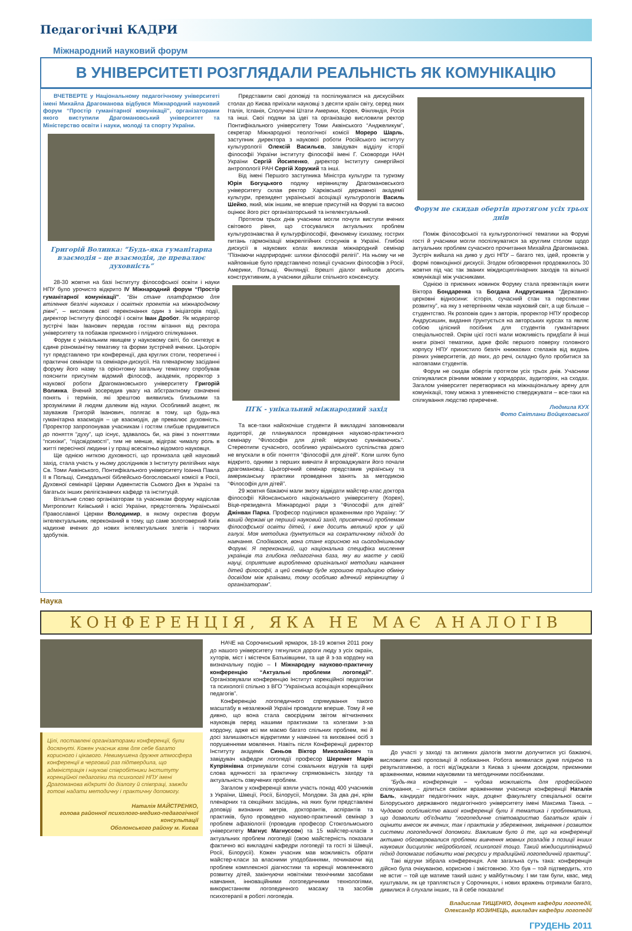Педагогічні КАДРИ
Міжнародний науковий форум
В УНІВЕРСИТЕТІ РОЗГЛЯДАЛИ РЕАЛЬНІСТЬ ЯК КОМУНІКАЦІЮ
ВЧЕТВЕРТЕ у Національному педагогічному університеті імені Михайла Драгоманова відбувся Міжнародний науковий форум “Простір гуманітарної комунікації”, організаторами якого виступили Драгомановський університет та Міністерство освіти і науки, молоді та спорту України.
Григорій Волинка: “Будь-яка гуманітарна взаємодія – це взаємодія, де превалює духовність”
28-30 жовтня на базі Інституту філософської освіти і науки НПУ було урочисто відкрито IV Міжнародний форум “Простір гуманітарної комунікації”. “Він стане платформою для втілення безлічі наукових і освітніх проектів на міжнародному рівні”, – висловив свої переконання один з ініціаторів події, директор Інституту філософії і освіти Іван Дробот. Як модератор зустрічі Іван Іванович передав гостям вітання від ректора університету та побажав приємного і плідного спілкування.
Форум є унікальним явищем у науковому світі, бо синтезує в єдине різноманітну тематику та форми зустрічей вчених. Цьогоріч тут представлено три конференції, два круглих столи, теоретичні і практичні семінари та семінари-дискусії. На пленарному засіданні форуму його назву та орієнтовну загальну тематику спробував пояснити присутнім відомий філософ, академік, проректор з наукової роботи Драгомановського університету Григорій Волинка. Вчений зосередив увагу на абстрактному означенні понять і термінів, які зрештою виявились близькими та зрозумілими й людям далеким від науки. Особливий акцент, як зауважив Григорій Іванович, полягає в тому, що будь-яка гуманітарна взаємодія – це взаємодія, де превалює духовність. Проректор запропонував учасникам і гостям глибше придивитися до поняття “духу”, що існує, здавалось би, на рівні з поняттями “психіки”, “підсвідомості”, тим не менше, відіграє чималу роль в житті пересічної людини і у праці всесвітньо відомого науковця.
Ще однією ниткою духовності, що пронизала цей науковий захід, стала участь у ньому дослідників з Інституту релігійних наук Св. Томи Аквінського, Понтифікального університету Іоанна Павла ІІ в Польщі, Синодальної біблейсько-богословської комісії в Росії, Духовної семінарії Церкви Адвентистів Сьомого Дня в Україні та багатьох інших релігієзнавчих кафедр та інституцій.
Вітальне слово організаторам та учасникам форуму надіслав Митрополит Київський і всієї України, предстоятель Української Православної Церкви Володимир, в якому охрестив форум інтелектуальним, переконаний в тому, що саме золотоверхий Київ надихне вчених до нових інтелектуальних злетів і творчих здобутків.
Представити свої доповіді та поспілкуватися на дискусійних столах до Києва приїхали науковці з десяти країн світу, серед яких Італія, Іспанія, Сполучені Штати Америки, Корея, Фінляндія, Росія та інші. Свої подяки за ідеї та організацію висловили ректор Понтифікального університету Томи Аквінського “Анджеликум”, секретар Міжнародної теологічної комісії Мореро Шарль, заступник директора з наукової роботи Російського інституту культурології Олексій Васильєв, завідувач відділу історії філософії України інституту філософії імені Г. Сковороди НАН України Сергій Йосипенко, директор Інституту синергійної антропології РАН Сергій Хоружий та інші.
Від імені Першого заступника Міністра культури та туризму Юрія Богуцького подяку керівництву Драгомановського університету склав ректор Харківської державної академії культури, президент української асоціації культурологів Василь Шейко, який, між іншим, не вперше присутній на Форумі та високо оцінює його ріст організаторський та інтелектуальний.
Протягом трьох днів учасники могли почути виступи вчених світового рівня, що стосувалися актуальних проблем культурознавства й культурфілософії, феномену ісихазму, гострих питань гармонізації міжрелігійних стосунків в Україні. Глибокі дискусії в наукових колах викликав міжнародний семінар “Пізнаючи надприродне: шляхи філософії релігії”. На ньому чи не найповніше було представлено позиції сучасних філософів з Росії, Америки, Польщі, Фінляндії. Врешті діалог вийшов досить конструктивним, а учасники дійшли спільного консенсусу.
ПГК - унікальний міжнародний захід
Та все-таки найохочіше студенти й викладачі заповнювали аудиторії, де планувалося проведення науково-практичного семінару “Філософія для дітей: міркуємо сумніваючись”. Стереотипи сучасного, особливо українського суспільства довго не впускали в обіг поняття “філософії для дітей”. Коли шлях було відкрито, одними з перших вивчати й впроваджувати його почали драгомановці. Цьогорічний семінар представив українську та американську практики проведення занять за методикою “Філософія для дітей”.
29 жовтня бажаючі мали змогу відвідати майстер-клас доктора філософії Кйонсанського національного університету (Корея), Віце-президента Міжнародної ради з “Філософії для дітей” Джінван Парка. Професор поділився враженнями про Україну: “У вашій державі це перший науковий захід, присвячений проблемам філософської освіти дітей, і вже досить великий крок у цій галузі. Моя методика ґрунтується на сократичному підході до навчання. Сподіваюся, вона стане корисною на сьогоднішньому Форумі. Я переконаний, що національна специфіка мислення українців та глибока педагогічна база, яку ви маєте у своїй науці, сприятиме виробленню оригінальної методики навчання дітей філософії, а цей семінар буде хорошою традицією обміну досвідом між країнами, тому особливо вдячний керівництву й організаторам”.
Форум не скидав обертів протягом усіх трьох днів
Поміж філософської та культурологічної тематики на Форумі гості й учасники могли поспілкуватися за круглим столом щодо актуальних проблем сучасного прочитання Михайла Драгоманова. Зустріч вийшла на диво у дусі НПУ – багато тез, ідей, проектів у формі повноцінної дискусії. Згодом обговорення продовжилось 30 жовтня під час так званих міждисциплінарних заходів та вільної комунікації між учасниками.
Однією із приємних новинок Форуму стала презентація книги Віктора Бондаренка та Богдана Андрусишина “Державно-церковні відносини: історія, сучасний стан та перспективи розвитку”, на яку з нетерпінням чекав науковий світ, а ще більше – студентство. Як розповів один з авторів, проректор НПУ професор Андрусишин, видання ґрунтується на авторських курсах та являє собою цілісний посібник для студентів гуманітарних спеціальностей. Окрім цієї гості мали можливість придбати й інші книги різної тематики, адже фойє першого поверху головного корпусу НПУ прихистило безліч книжкових стелажів від видань різних університетів, до яких, до речі, складно було пробитися за натовпами студентів.
Форум не скидав обертів протягом усіх трьох днів. Учасники спілкувалися різними мовами у коридорах, аудиторіях, на сходах. Загалом університет перетворився на міжнаціональну арену для комунікації, тому можна з упевненістю стверджувати – все-таки на спілкування людство приречене.
Людмила КУХ
Фото Світлани Войцехoвської
Наука
КОНФЕРЕНЦІЯ, ЯКА НЕ МАЄ АНАЛОГІВ
Цілі, поставлені організаторами конференції, були досягнуті. Кожен учасник взяв для себе багато корисного і цікавого. Невимушена дружня атмосфера конференції в черговий раз підтвердила, що адміністрація і наукові співробітники Інституту корекційної педагогіки та психології НПУ імені Драгоманова відкриті до діалогу й співпраці, завжди готові надати методичну і практичну допомогу.
Наталія МАЙСТРЕНКО,
голова районної психолого-медико-педагогічної консультації
Оболонського району м. Києва
НАЧЕ на Сорочинський ярмарок, 18-19 жовтня 2011 року до нашого університету тягнулися дороги люду з усіх окраїн, хуторів, міст і містечок Батьківщини, та ще й з-за кордону на визначальну подію – І Міжнародну науково-практичну конференцію “Актуальні проблеми логопедії”. Організовували конференцію Інститут корекційної педагогіки та психології спільно з ВГО “Українська асоціація корекційних педагогів”.
Конференцію логопедичного спрямування такого масштабу в незалежній Україні проводили вперше. Тому й не дивно, що вона стала своєрідним звітом вітчизняних науковців перед нашими практиками та колегами з-за кордону, адже всі ми маємо багато спільних проблем, які й досі залишаються відкритими у навчанні та вихованні осіб з порушеннями мовлення. Навіть після Конференції директор Інституту академік Синьов Віктор Миколайович та завідувач кафедри логопедії професор Шеремет Марія Купріянівна отримували сотні схвальних відгуків та щирі слова вдячності за практичну спрямованість заходу та актуальність озвучених проблем.
Загалом у конференції взяли участь понад 400 учасників з України, Швеції, Росії, Білорусії, Молдови. За два дні, крім пленарних та секційних засідань, на яких були представлені доповіді визнаних метрів, докторантів, аспірантів та практиків, було проведено науково-практичний семінар з проблем афазіології (проводив професор Стокгольмського університету Магнус Магнуссон) та 15 майстер-класів з актуальних проблем логопедії (свою майстерність показали фактично всі викладачі кафедри логопедії та гості зі Швеції, Росії, Білорусії). Кожен учасник мав можливість обрати майстер-класи за власними уподобаннями, починаючи від проблем комплексної діагностики та корекції мовленнєвого розвитку дітей, закінчуючи новітніми технічними засобами навчання, інноваційними логопедичними технологіями, використанням логопедичного масажу та засобів психотерапії в роботі логопедів.
До участі у заході та активних діалогів змогли долучитися усі бажаючі, висловити свої пропозиції й побажання. Робота виявилася дуже плідною та результативною, а гості від'їжджали з Києва з цінним досвідом, приємними враженнями, новими науковими та методичними посібниками.
“Будь-яка конференція – чудова можливість для професійного спілкування, – ділиться своїми враженнями учасниця конференції Наталія Баль, кандидат педагогічних наук, доцент факультету спеціальної освіти Білоруського державного педагогічного університету імені Максима Танка. – Чудовою особливістю вашої конференції були її тематика і проблематика, що дозволили об'єднати “логопедичне співтовариство багатьох країн і оцінити внесок як вчених, так і практиків у збереження, зміцнення і розвиток системи логопедичної допомоги. Важливим було й те, що на конференції активно обговорювалися проблеми вивчення мовних розладів з позиції інших наукових дисциплін: нейробіології, психології тощо. Такий міждисциплінарний підхід допомагає побачити нові ресурси у традиційній логопедичній практиці”.
Такі відгуки зібрала конференція. Але загальна суть така: конференція дійсно була очікуваною, корисною і змістовною. Хто був – той підтвердить, хто не встиг – той ще матиме такий шанс у майбутньому. І ми там були, квас, мед куштували, як це трапляється у Сорочинцях, і нових вражень отримали багато, дивилися й слухали інших, та й себе показали!
Владислав ТИЩЕНКО, доцент кафедри логопедії,
Олександр КОЗИНЕЦЬ, викладач кафедри логопедії
ГРУДЕНЬ 2011